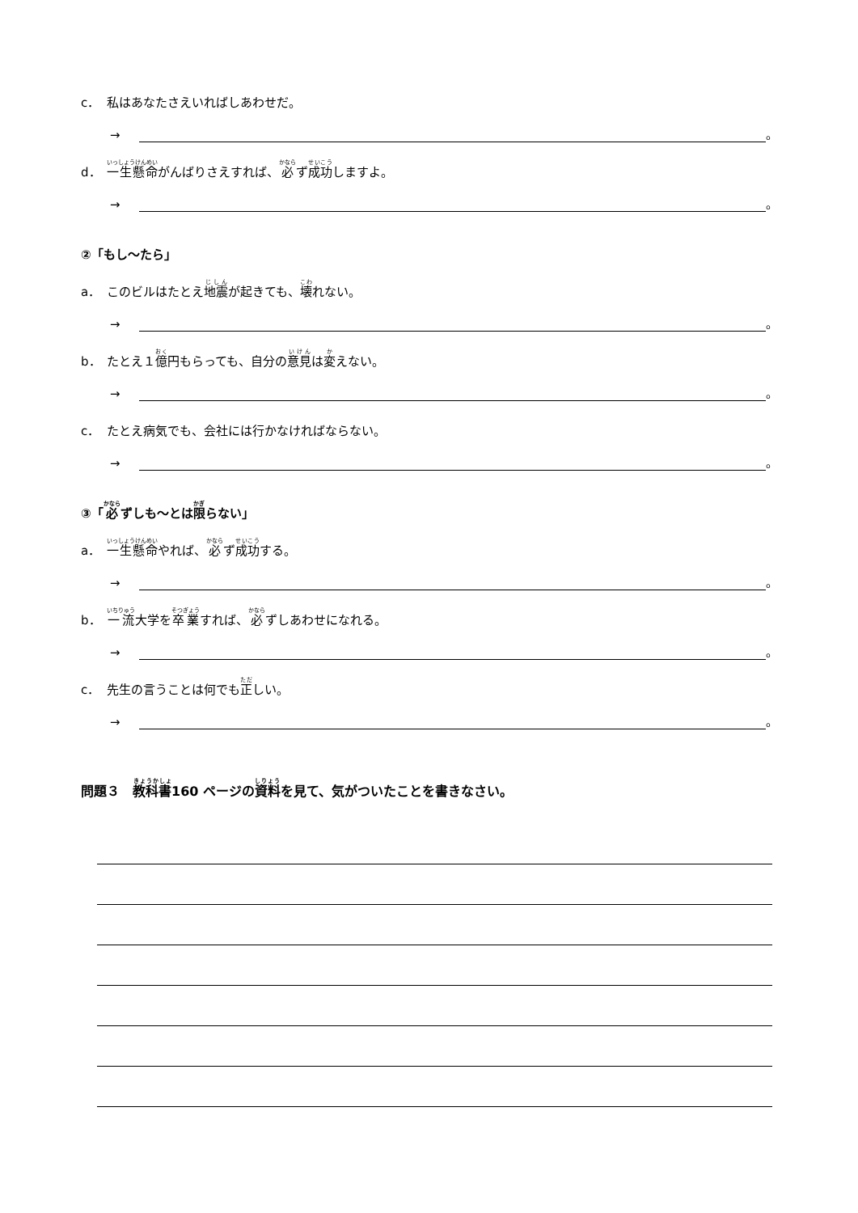c． 私はあなたさえいればしあわせだ。
→ 。
d． 一生懸命 がんばりさえすれば、 必 ず 成功 しますよ。
→ 。
②「もし～たら」
a． このビルはたとえ 地震 が起きても、 壊 れない。
→ 。
b． たとえ１ 億 円もらっても、自分の 意見 は 変 えない。
→ 。
c． たとえ病気でも、会社には行かなければならない。
→ 。
③「 必 ずしも～とは 限 らない」
a． 一生懸命 やれば、 必 ず 成功 する。
→ 。
b． 一流 大学を 卒業 すれば、 必 ずしあわせになれる。
→ 。
c． 先生の言うことは何でも 正 しい。
→ 。
問題３　教科書160 ページの資料を見て、気がついたことを書きなさい。